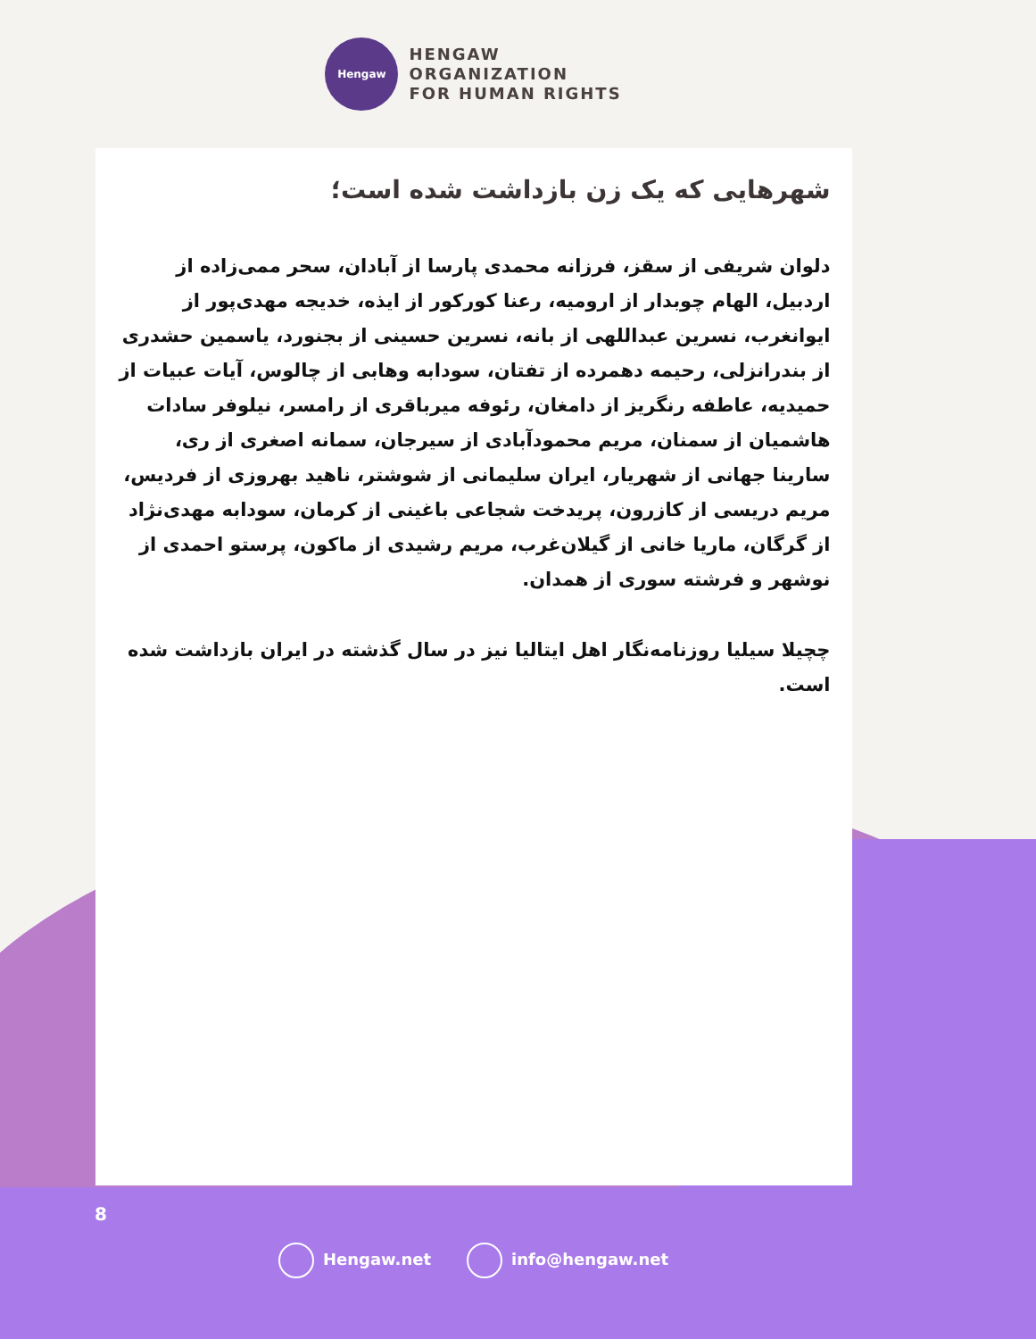Hengaw
HENGAW
ORGANIZATION
FOR HUMAN RIGHTS
شهرهایی که یک زن بازداشت شده است؛
دلوان شریفی از سقز، فرزانه محمدی پارسا از آبادان، سحر ممی‌زاده از اردبیل، الهام چوبدار از ارومیه، رعنا کورکور از ایذه، خدیجه مهدی‌پور از ایوانغرب، نسرین عبداللهی از بانه، نسرین حسینی از بجنورد، یاسمین حشدری از بندرانزلی، رحیمه دهمرده از تفتان، سودابه وهابی از چالوس، آیات عبیات از حمیدیه، عاطفه رنگریز از دامغان، رئوفه میرباقری از رامسر، نیلوفر سادات هاشمیان از سمنان، مریم محمودآبادی از سیرجان، سمانه اصغری از ری، سارینا جهانی از شهریار، ایران سلیمانی از شوشتر، ناهید بهروزی از فردیس، مریم دریسی از کازرون، پریدخت شجاعی باغینی از کرمان، سودابه مهدی‌نژاد از گرگان، ماریا خانی از گیلان‌غرب، مریم رشیدی از ماکون، پرستو احمدی از نوشهر و فرشته سوری از همدان.
چچیلا سیلیا روزنامه‌نگار اهل ایتالیا نیز در سال گذشته در ایران بازداشت شده است.
8
Hengaw.net info@hengaw.net